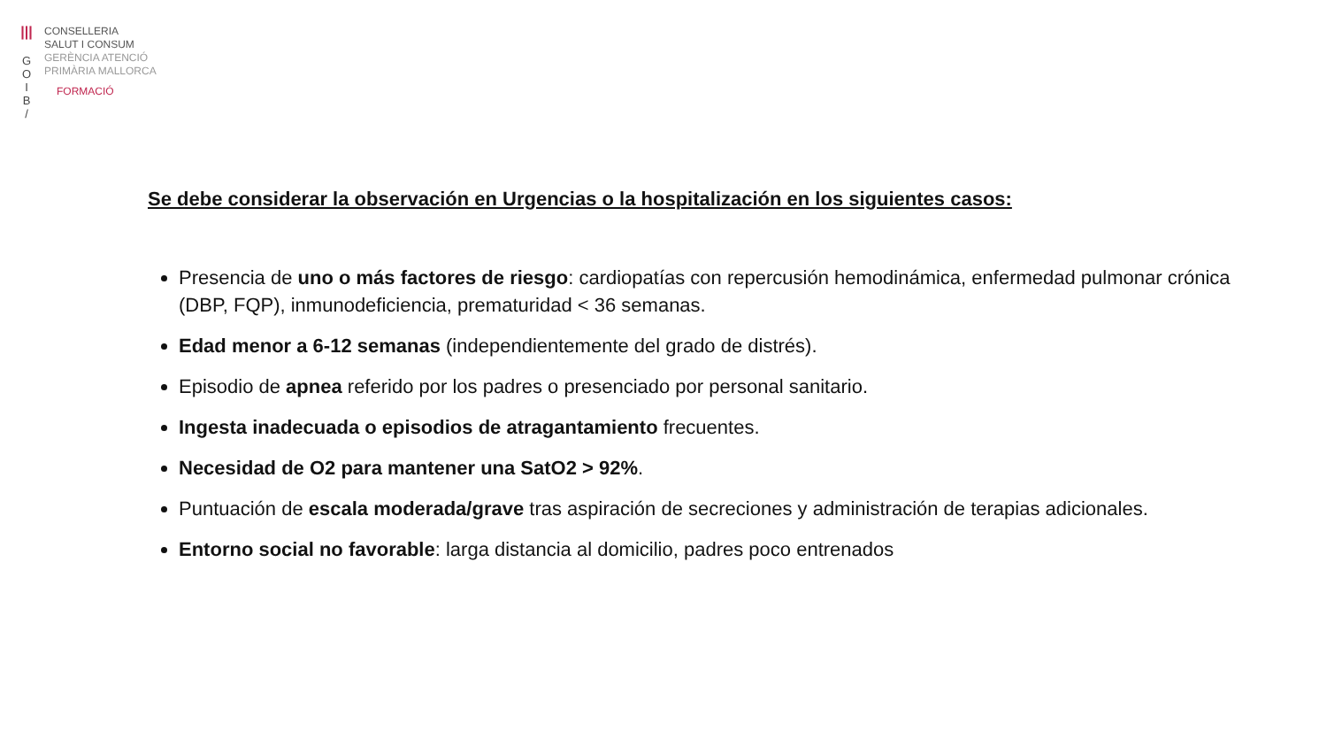|||
G
O
I
B
/
CONSELLERIA
SALUT I CONSUM
GERÈNCIA ATENCIÓ
PRIMÀRIA MALLORCA
FORMACIÓ
Se debe considerar la observación en Urgencias o la hospitalización en los siguientes casos:
Presencia de uno o más factores de riesgo: cardiopatías con repercusión hemodinámica, enfermedad pulmonar crónica (DBP, FQP), inmunodeficiencia, prematuridad < 36 semanas.
Edad menor a 6-12 semanas (independientemente del grado de distrés).
Episodio de apnea referido por los padres o presenciado por personal sanitario.
Ingesta inadecuada o episodios de atragantamiento frecuentes.
Necesidad de O2 para mantener una SatO2 > 92%.
Puntuación de escala moderada/grave tras aspiración de secreciones y administración de terapias adicionales.
Entorno social no favorable: larga distancia al domicilio, padres poco entrenados